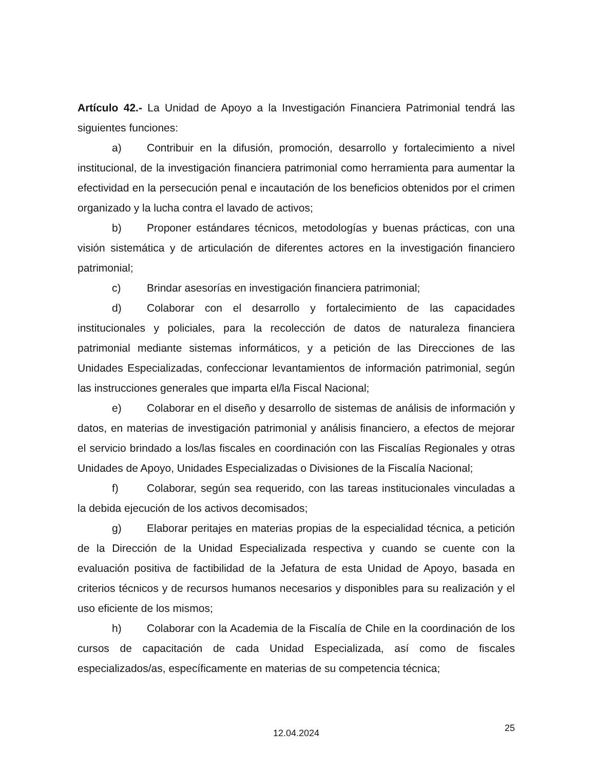Artículo 42.- La Unidad de Apoyo a la Investigación Financiera Patrimonial tendrá las siguientes funciones:
a) Contribuir en la difusión, promoción, desarrollo y fortalecimiento a nivel institucional, de la investigación financiera patrimonial como herramienta para aumentar la efectividad en la persecución penal e incautación de los beneficios obtenidos por el crimen organizado y la lucha contra el lavado de activos;
b) Proponer estándares técnicos, metodologías y buenas prácticas, con una visión sistemática y de articulación de diferentes actores en la investigación financiero patrimonial;
c) Brindar asesorías en investigación financiera patrimonial;
d) Colaborar con el desarrollo y fortalecimiento de las capacidades institucionales y policiales, para la recolección de datos de naturaleza financiera patrimonial mediante sistemas informáticos, y a petición de las Direcciones de las Unidades Especializadas, confeccionar levantamientos de información patrimonial, según las instrucciones generales que imparta el/la Fiscal Nacional;
e) Colaborar en el diseño y desarrollo de sistemas de análisis de información y datos, en materias de investigación patrimonial y análisis financiero, a efectos de mejorar el servicio brindado a los/las fiscales en coordinación con las Fiscalías Regionales y otras Unidades de Apoyo, Unidades Especializadas o Divisiones de la Fiscalía Nacional;
f) Colaborar, según sea requerido, con las tareas institucionales vinculadas a la debida ejecución de los activos decomisados;
g) Elaborar peritajes en materias propias de la especialidad técnica, a petición de la Dirección de la Unidad Especializada respectiva y cuando se cuente con la evaluación positiva de factibilidad de la Jefatura de esta Unidad de Apoyo, basada en criterios técnicos y de recursos humanos necesarios y disponibles para su realización y el uso eficiente de los mismos;
h) Colaborar con la Academia de la Fiscalía de Chile en la coordinación de los cursos de capacitación de cada Unidad Especializada, así como de fiscales especializados/as, específicamente en materias de su competencia técnica;
25
12.04.2024